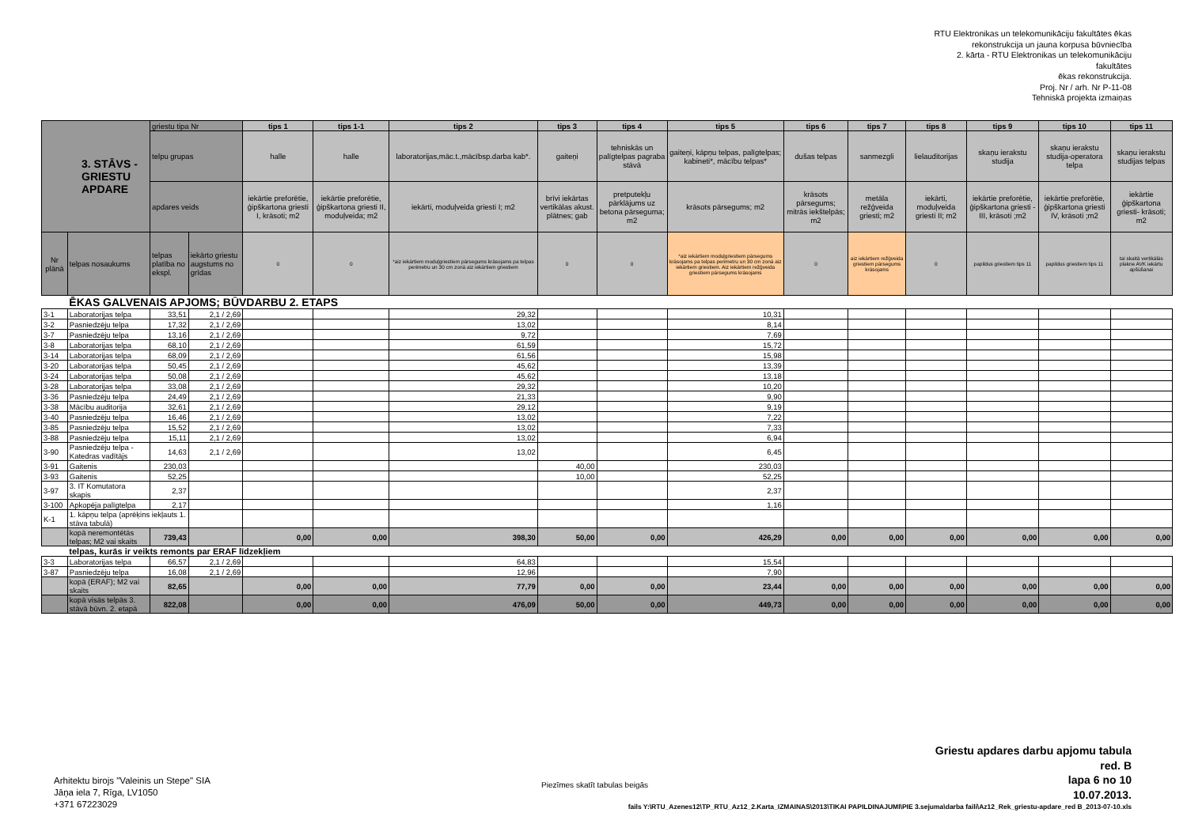RTU Elektronikas un telekomunikāciju fakultātes ēkas
rekonstrukcija un jauna korpusa būvniecība
2. kārta - RTU Elektronikas un telekomunikāciju
fakultātes
ēkas rekonstrukcija.
Proj. Nr / arh. Nr P-11-08
Tehniskā projekta izmaiņas
| 3. STĀVS - GRIESTU APDARE | | griestu tipa Nr | | tips 1 | tips 1-1 | tips 2 | tips 3 | tips 4 | tips 5 | tips 6 | tips 7 | tips 8 | tips 9 | tips 10 | tips 11 |
| --- | --- | --- | --- | --- | --- | --- | --- | --- | --- | --- | --- | --- | --- | --- | --- |
| | | telpu grupas | | halle | halle | laboratorijas,māc.t.,mācībsp.darba kab*. | gaiteņi | tehniskās un palīgtelpas pagraba stāvā | gaiteņi, kāpņu telpas, palīgtelpas; kabineti*, mācību telpas* | dušas telpas | sanmezgli | lielauditorijas | skaņu ierakstu studija | skaņu ierakstu studija-operatora telpa | skaņu ierakstu studijas telpas |
| | | apdares veids | | iekārtie preforētie, ģipškartona griesti I, krāsoti; m2 | iekārtie preforētie, ģipškartona griesti II, moduļveida; m2 | iekārti, moduļveida griesti I; m2 | brīvi iekārtas vertikālas akust. plātnes; gab | pretputekļu pārklājums uz betona pārseguma; m2 | krāsots pārsegums; m2 | krāsots pārsegums; mitrās iekštelpās; m2 | metāla režģveida griesti; m2 | iekārti, moduļveida griesti II; m2 | iekārtie preforētie, ģipškartona griesti - III, krāsoti ;m2 | iekārtie preforētie, ģipškartona griesti IV, krāsoti ;m2 | iekārtie ģipškartona griesti- krāsoti; m2 |
| Nr plānā | telpas nosaukums | telpas platība no ekspl. | iekārto griestu augstums no grīdas | 0 | 0 | *aiz iekārtiem moduļgriestiem pārsegums krāsojams pa telpas perimetru un 30 cm zonā aiz iekārtiem griestiem | 0 | 0 | *aiz iekārtiem moduļgriestiem pārsegums krāsojams pa telpas perimetru un 30 cm zonā aiz iekārtiem griestiem. Aiz iekārtiem režģveida griestiem pārsegums krāsojams | 0 | aiz iekārtiem režģveida griestiem pārsegums krāsojams | 0 | papildus griestiem tips 11 | papildus griestiem tips 11 | tai skaitā vertikālās plakne AVK iekārtu apšūšanai |
| | ĒKAS GALVENAIS APJOMS; BŪVDARBU 2. ETAPS | | | | | | | | | | | | | | |
| 3-1 | Laboratorijas telpa | 33,51 | 2,1 / 2,69 | | | 29,32 | | | 10,31 | | | | | | |
| 3-2 | Pasniedzēju telpa | 17,32 | 2,1 / 2,69 | | | 13,02 | | | 8,14 | | | | | | |
| 3-7 | Pasniedzēju telpa | 13,16 | 2,1 / 2,69 | | | 9,72 | | | 7,69 | | | | | | |
| 3-8 | Laboratorijas telpa | 68,10 | 2,1 / 2,69 | | | 61,59 | | | 15,72 | | | | | | |
| 3-14 | Laboratorijas telpa | 68,09 | 2,1 / 2,69 | | | 61,56 | | | 15,98 | | | | | | |
| 3-20 | Laboratorijas telpa | 50,45 | 2,1 / 2,69 | | | 45,62 | | | 13,39 | | | | | | |
| 3-24 | Laboratorijas telpa | 50,08 | 2,1 / 2,69 | | | 45,62 | | | 13,18 | | | | | | |
| 3-28 | Laboratorijas telpa | 33,08 | 2,1 / 2,69 | | | 29,32 | | | 10,20 | | | | | | |
| 3-36 | Pasniedzēju telpa | 24,49 | 2,1 / 2,69 | | | 21,33 | | | 9,90 | | | | | | |
| 3-38 | Mācību auditorija | 32,61 | 2,1 / 2,69 | | | 29,12 | | | 9,19 | | | | | | |
| 3-40 | Pasniedzēju telpa | 16,46 | 2,1 / 2,69 | | | 13,02 | | | 7,22 | | | | | | |
| 3-85 | Pasniedzēju telpa | 15,52 | 2,1 / 2,69 | | | 13,02 | | | 7,33 | | | | | | |
| 3-88 | Pasniedzēju telpa | 15,11 | 2,1 / 2,69 | | | 13,02 | | | 6,94 | | | | | | |
| 3-90 | Pasniedzēju telpa - Katedras vadītājs | 14,63 | 2,1 / 2,69 | | | 13,02 | | | 6,45 | | | | | | |
| 3-91 | Gaitenis | 230,03 | | | | | 40,00 | | 230,03 | | | | | | |
| 3-93 | Gaitenis | 52,25 | | | | | 10,00 | | 52,25 | | | | | | |
| 3-97 | 3. IT Komutatora skapis | 2,37 | | | | | | | 2,37 | | | | | | |
| 3-100 | Apkopēja palīgtelpa | 2,17 | | | | | | | 1,16 | | | | | | |
| K-1 | 1. kāpņu telpa (aprēķins iekļauts 1. stāva tabulā) | | | | | | | | | | | | | | |
| | kopā neremontētās telpas; M2 vai skaits | 739,43 | | 0,00 | 0,00 | 398,30 | 50,00 | 0,00 | 426,29 | 0,00 | 0,00 | 0,00 | 0,00 | 0,00 | 0,00 |
| | telpas, kurās ir veikts remonts par ERAF līdzekļiem | | | | | | | | | | | | | | |
| 3-3 | Laboratorijas telpa | 66,57 | 2,1 / 2,69 | | | 64,83 | | | 15,54 | | | | | | |
| 3-87 | Pasniedzēju telpa | 16,08 | 2,1 / 2,69 | | | 12,96 | | | 7,90 | | | | | | |
| | kopā (ERAF); M2 vai skaits | 82,65 | | 0,00 | 0,00 | 77,79 | 0,00 | 0,00 | 23,44 | 0,00 | 0,00 | 0,00 | 0,00 | 0,00 | 0,00 |
| | kopā visās telpās 3. stāvā būvn. 2. etapā | 822,08 | | 0,00 | 0,00 | 476,09 | 50,00 | 0,00 | 449,73 | 0,00 | 0,00 | 0,00 | 0,00 | 0,00 | 0,00 |
Griestu apdares darbu apjomu tabula
red. B
lapa 6 no 10
10.07.2013.
Arhitektu birojs "Valeinis un Stepe" SIA
Jāņa iela 7, Rīga, LV1050
+371 67223029
Piezīmes skatīt tabulas beigās
fails Y:\RTU_Azenes12\TP_RTU_Az12_2.Karta_IZMAINAS\2013\TIKAI PAPILDINAJUMI\PIE 3.sejuma\darba faili\Az12_Rek_griestu-apdare_red B_2013-07-10.xls